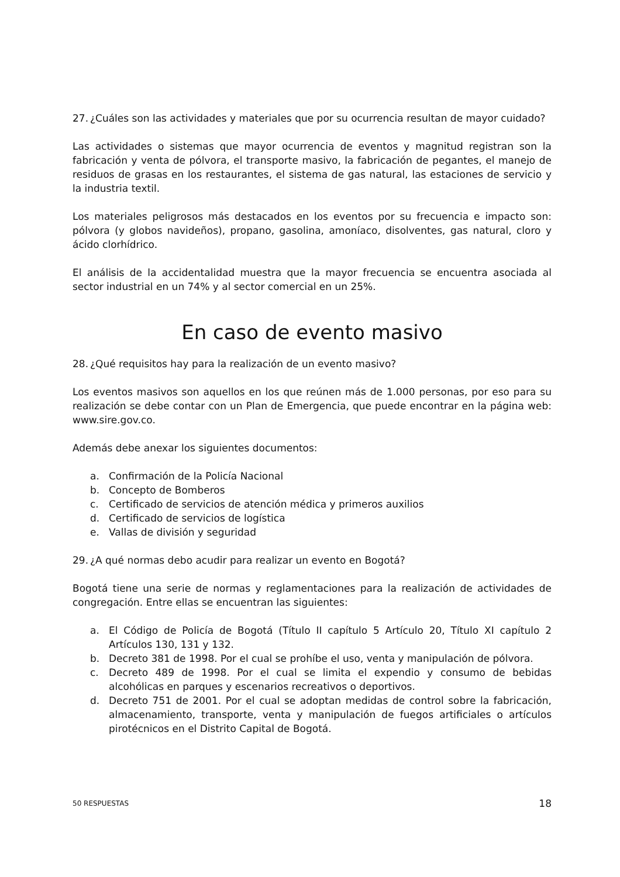27.
¿Cuáles son las actividades y materiales que por su ocurrencia resultan de mayor cuidado?
Las actividades o sistemas que mayor ocurrencia de eventos y magnitud registran son la fabricación y venta de pólvora, el transporte masivo, la fabricación de pegantes, el manejo de residuos de grasas en los restaurantes, el sistema de gas natural, las estaciones de servicio y la industria textil.
Los materiales peligrosos más destacados en los eventos por su frecuencia e impacto son: pólvora (y globos navideños), propano, gasolina, amoníaco, disolventes, gas natural, cloro y ácido clorhídrico.
El análisis de la accidentalidad muestra que la mayor frecuencia se encuentra asociada al sector industrial en un 74% y al sector comercial en un 25%.
En caso de evento masivo
28.
¿Qué requisitos hay para la realización de un evento masivo?
Los eventos masivos son aquellos en los que reúnen más de 1.000 personas, por eso para su realización se debe contar con un Plan de Emergencia, que puede encontrar en la página web: www.sire.gov.co.
Además debe anexar los siguientes documentos:
a. Confirmación de la Policía Nacional
b. Concepto de Bomberos
c. Certificado de servicios de atención médica y primeros auxilios
d. Certificado de servicios de logística
e. Vallas de división y seguridad
29.
¿A qué normas debo acudir para realizar un evento en Bogotá?
Bogotá tiene una serie de normas y reglamentaciones para la realización de actividades de congregación. Entre ellas se encuentran las siguientes:
a. El Código de Policía de Bogotá (Título II capítulo 5 Artículo 20, Título XI capítulo 2 Artículos 130, 131 y 132.
b. Decreto 381 de 1998. Por el cual se prohíbe el uso, venta y manipulación de pólvora.
c. Decreto 489 de 1998. Por el cual se limita el expendio y consumo de bebidas alcohólicas en parques y escenarios recreativos o deportivos.
d. Decreto 751 de 2001. Por el cual se adoptan medidas de control sobre la fabricación, almacenamiento, transporte, venta y manipulación de fuegos artificiales o artículos pirotécnicos en el Distrito Capital de Bogotá.
50 RESPUESTAS 18